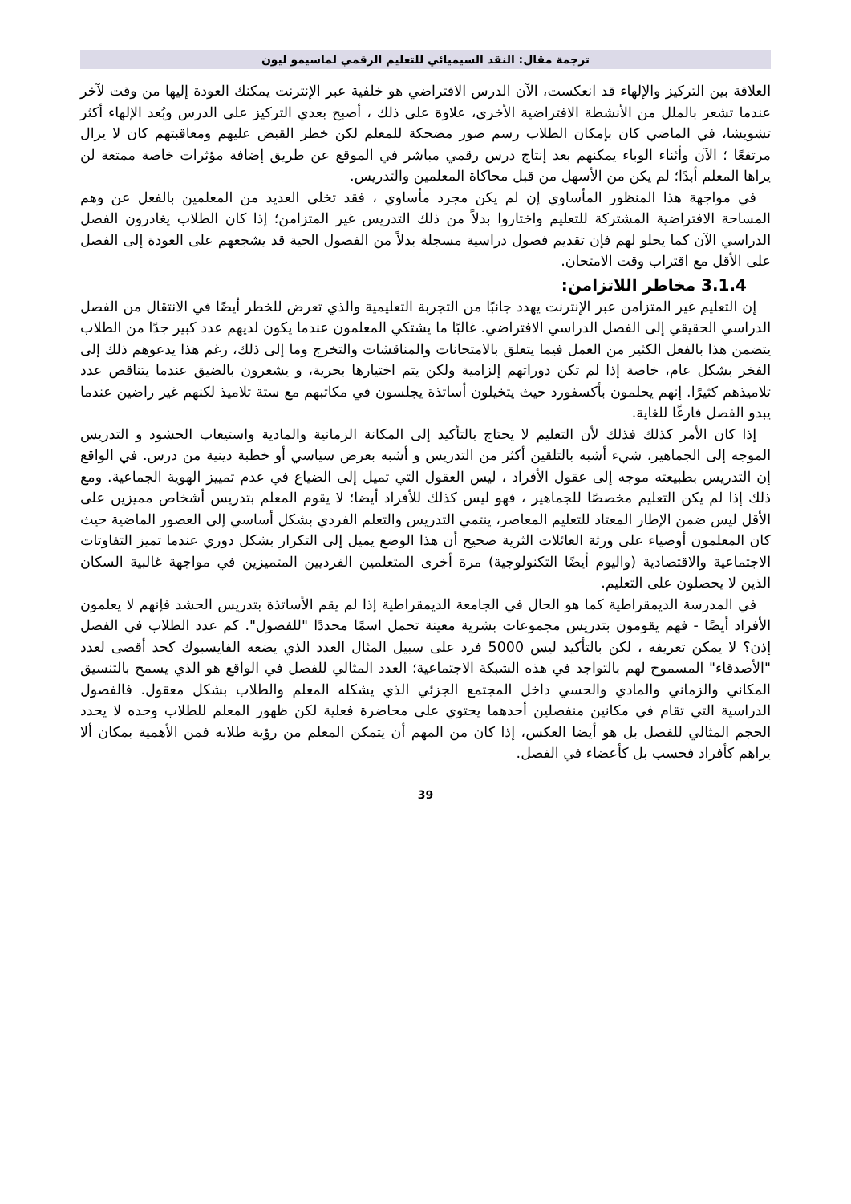ترجمة مقال: النقد السيميائي للتعليم الرقمي لماسيمو ليون
العلاقة بين التركيز والإلهاء قد انعكست، الآن الدرس الافتراضي هو خلفية عبر الإنترنت يمكنك العودة إليها من وقت لآخر عندما تشعر بالملل من الأنشطة الافتراضية الأخرى، علاوة على ذلك ، أصبح بعدي التركيز على الدرس وبُعد الإلهاء أكثر تشويشا، في الماضي كان بإمكان الطلاب رسم صور مضحكة للمعلم لكن خطر القبض عليهم ومعاقبتهم كان لا يزال مرتفعًا ؛ الآن وأثناء الوباء يمكنهم بعد إنتاج درس رقمي مباشر في الموقع عن طريق إضافة مؤثرات خاصة ممتعة لن يراها المعلم أبدًا؛ لم يكن من الأسهل من قبل محاكاة المعلمين والتدريس.
في مواجهة هذا المنظور المأساوي إن لم يكن مجرد مأساوي ، فقد تخلى العديد من المعلمين بالفعل عن وهم المساحة الافتراضية المشتركة للتعليم واختاروا بدلاً من ذلك التدريس غير المتزامن؛ إذا كان الطلاب يغادرون الفصل الدراسي الآن كما يحلو لهم فإن تقديم فصول دراسية مسجلة بدلاً من الفصول الحية قد يشجعهم على العودة إلى الفصل على الأقل مع اقتراب وقت الامتحان.
3.1.4 مخاطر اللاتزامن:
إن التعليم غير المتزامن عبر الإنترنت يهدد جانبًا من التجربة التعليمية والذي تعرض للخطر أيضًا في الانتقال من الفصل الدراسي الحقيقي إلى الفصل الدراسي الافتراضي. غالبًا ما يشتكي المعلمون عندما يكون لديهم عدد كبير جدًا من الطلاب يتضمن هذا بالفعل الكثير من العمل فيما يتعلق بالامتحانات والمناقشات والتخرج وما إلى ذلك، رغم هذا يدعوهم ذلك إلى الفخر بشكل عام، خاصة إذا لم تكن دوراتهم إلزامية ولكن يتم اختيارها بحرية، و يشعرون بالضيق عندما يتناقص عدد تلاميذهم كثيرًا. إنهم يحلمون بأكسفورد حيث يتخيلون أساتذة يجلسون في مكاتبهم مع ستة تلاميذ لكنهم غير راضين عندما يبدو الفصل فارغًا للغاية.
إذا كان الأمر كذلك فذلك لأن التعليم لا يحتاج بالتأكيد إلى المكانة الزمانية والمادية واستيعاب الحشود و التدريس الموجه إلى الجماهير، شيء أشبه بالتلقين أكثر من التدريس و أشبه بعرض سياسي أو خطبة دينية من درس. في الواقع إن التدريس بطبيعته موجه إلى عقول الأفراد ، ليس العقول التي تميل إلى الضياع في عدم تمييز الهوية الجماعية. ومع ذلك إذا لم يكن التعليم مخصصًا للجماهير ، فهو ليس كذلك للأفراد أيضا؛ لا يقوم المعلم بتدريس أشخاص مميزين على الأقل ليس ضمن الإطار المعتاد للتعليم المعاصر، ينتمي التدريس والتعلم الفردي بشكل أساسي إلى العصور الماضية حيث كان المعلمون أوصياء على ورثة العائلات الثرية صحيح أن هذا الوضع يميل إلى التكرار بشكل دوري عندما تميز التفاوتات الاجتماعية والاقتصادية (واليوم أيضًا التكنولوجية) مرة أخرى المتعلمين الفرديين المتميزين في مواجهة غالبية السكان الذين لا يحصلون على التعليم.
في المدرسة الديمقراطية كما هو الحال في الجامعة الديمقراطية إذا لم يقم الأساتذة بتدريس الحشد فإنهم لا يعلمون الأفراد أيضًا - فهم يقومون بتدريس مجموعات بشرية معينة تحمل اسمًا محددًا "للفصول". كم عدد الطلاب في الفصل إذن؟ لا يمكن تعريفه ، لكن بالتأكيد ليس 5000 فرد على سبيل المثال العدد الذي يضعه الفايسبوك كحد أقصى لعدد "الأصدقاء" المسموح لهم بالتواجد في هذه الشبكة الاجتماعية؛ العدد المثالي للفصل في الواقع هو الذي يسمح بالتنسيق المكاني والزماني والمادي والحسي داخل المجتمع الجزئي الذي يشكله المعلم والطلاب بشكل معقول. فالفصول الدراسية التي تقام في مكانين منفصلين أحدهما يحتوي على محاضرة فعلية لكن ظهور المعلم للطلاب وحده لا يحدد الحجم المثالي للفصل بل هو أيضا العكس، إذا كان من المهم أن يتمكن المعلم من رؤية طلابه فمن الأهمية بمكان ألا يراهم كأفراد فحسب بل كأعضاء في الفصل.
39